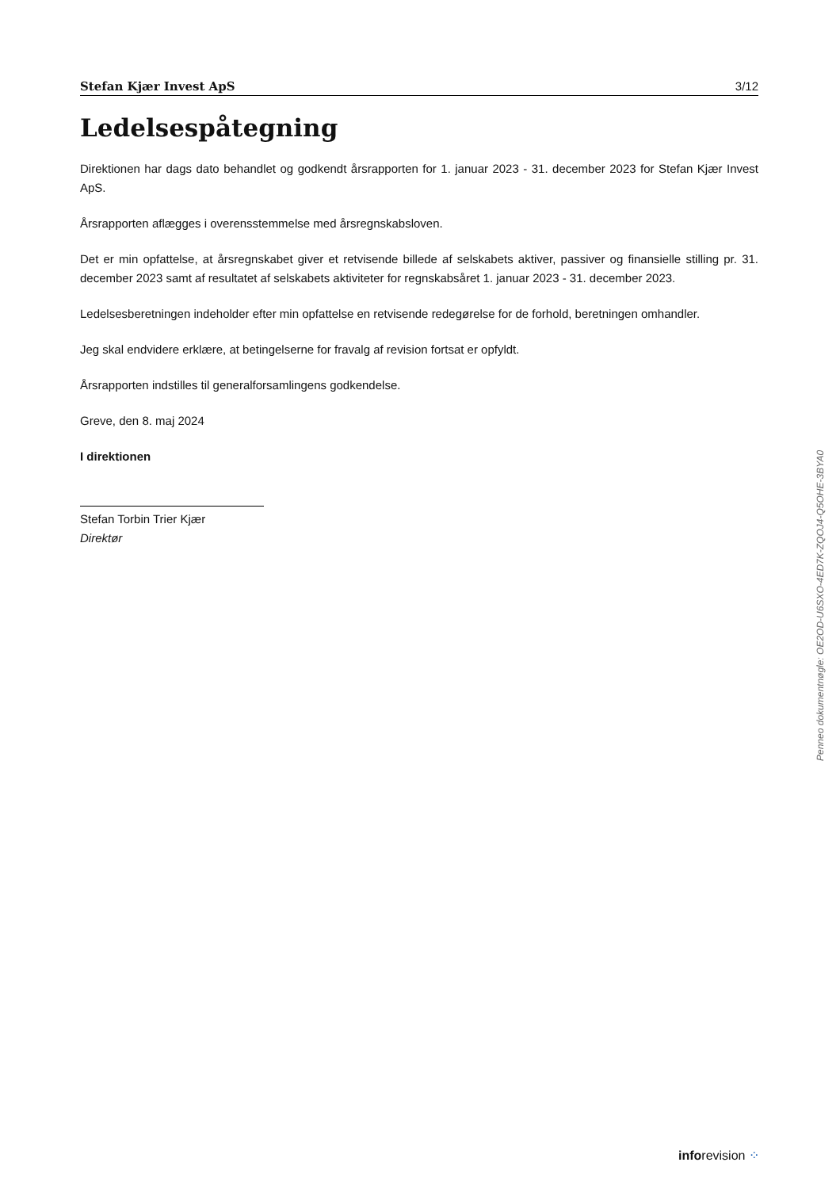Stefan Kjær Invest ApS 3/12
Ledelsespåtegning
Direktionen har dags dato behandlet og godkendt årsrapporten for 1. januar 2023 - 31. december 2023 for Stefan Kjær Invest ApS.
Årsrapporten aflægges i overensstemmelse med årsregnskabsloven.
Det er min opfattelse, at årsregnskabet giver et retvisende billede af selskabets aktiver, passiver og finansielle stilling pr. 31. december 2023 samt af resultatet af selskabets aktiviteter for regnskabsåret 1. januar 2023 - 31. december 2023.
Ledelsesberetningen indeholder efter min opfattelse en retvisende redegørelse for de forhold, beretningen omhandler.
Jeg skal endvidere erklære, at betingelserne for fravalg af revision fortsat er opfyldt.
Årsrapporten indstilles til generalforsamlingens godkendelse.
Greve, den 8. maj 2024
I direktionen
Stefan Torbin Trier Kjær
Direktør
Penneo dokumentnøgle: OE2OD-U6SXO-4ED7K-ZQOJ4-Q5OHE-3BYA0
inforevision ⁘